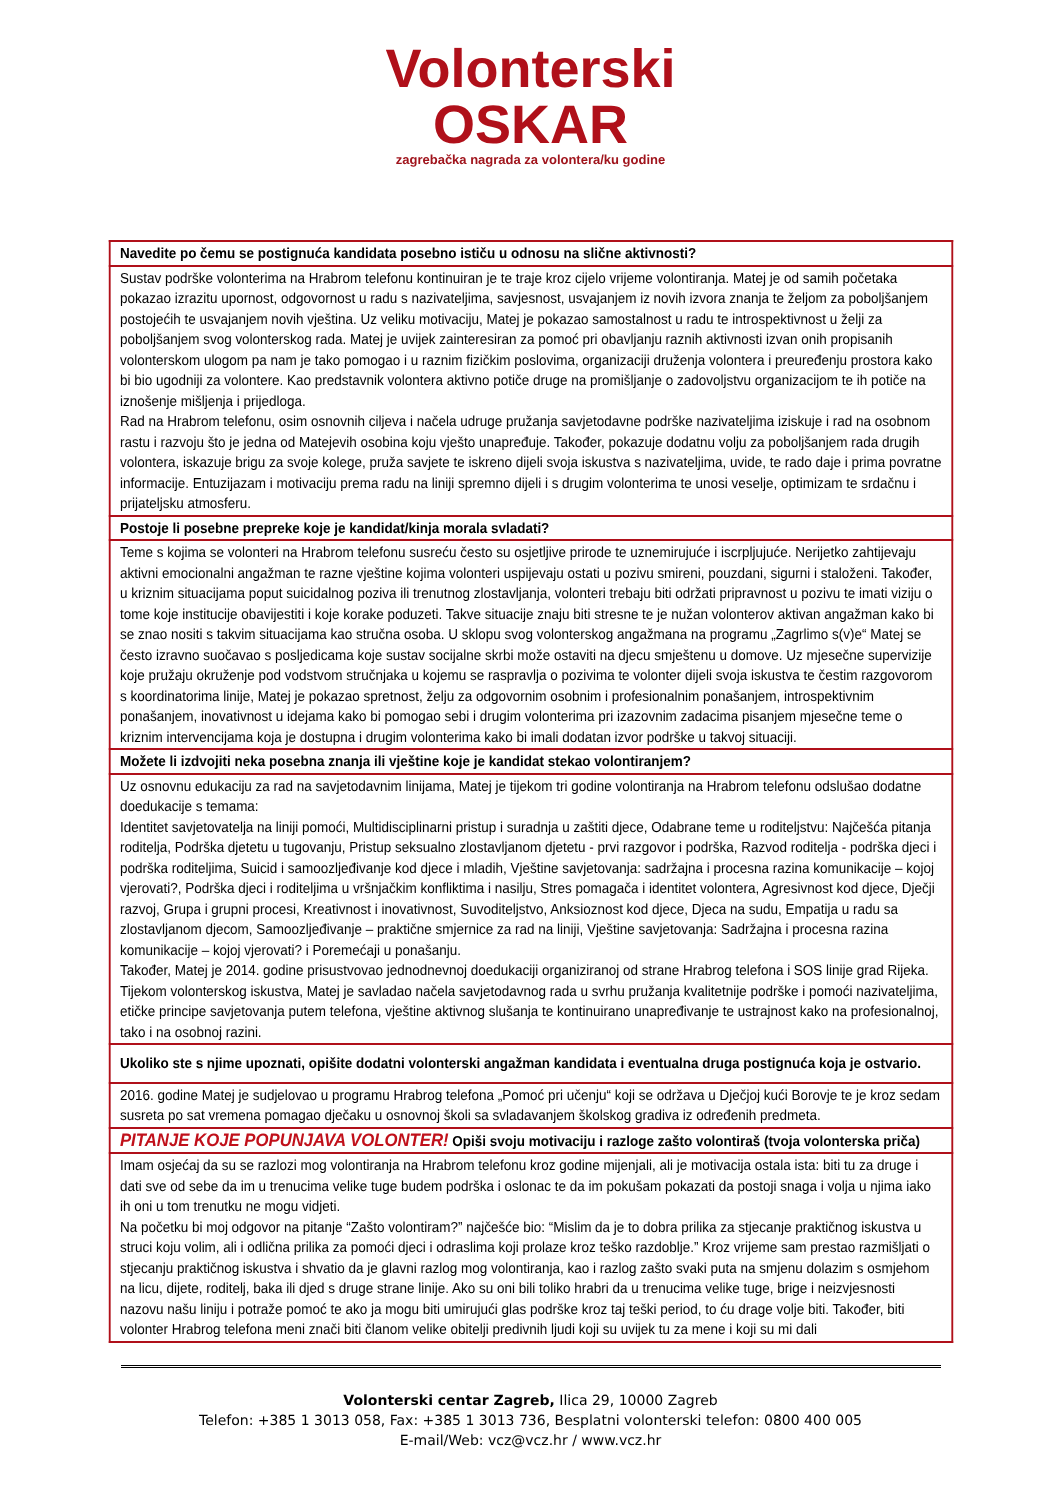Volonterski
OSKAR
zagrebačka nagrada za volontera/ku godine
| Navedite po čemu se postignuća kandidata posebno ističu u odnosu na slične aktivnosti? |
| Sustav podrške volonterima na Hrabrom telefonu kontinuiran je te traje kroz cijelo vrijeme volontiranja. Matej je od samih početaka pokazao izrazitu upornost, odgovornost u radu s nazivateljima, savjesnost, usvajanjem iz novih izvora znanja te željom za poboljšanjem postojećih te usvajanjem novih vještina. Uz veliku motivaciju, Matej je pokazao samostalnost u radu te introspektivnost u želji za poboljšanjem svog volonterskog rada. Matej je uvijek zainteresiran za pomoć pri obavljanju raznih aktivnosti izvan onih propisanih volonterskom ulogom pa nam je tako pomogao i u raznim fizičkim poslovima, organizaciji druženja volontera i preuređenju prostora kako bi bio ugodniji za volontere. Kao predstavnik volontera aktivno potiče druge na promišljanje o zadovoljstvu organizacijom te ih potiče na iznošenje mišljenja i prijedloga. Rad na Hrabrom telefonu, osim osnovnih ciljeva i načela udruge pružanja savjetodavne podrške nazivateljima iziskuje i rad na osobnom rastu i razvoju što je jedna od Matejevih osobina koju vješto unapređuje. Također, pokazuje dodatnu volju za poboljšanjem rada drugih volontera, iskazuje brigu za svoje kolege, pruža savjete te iskreno dijeli svoja iskustva s nazivateljima, uvide, te rado daje i prima povratne informacije. Entuzijazam i motivaciju prema radu na liniji spremno dijeli i s drugim volonterima te unosi veselje, optimizam te srdačnu i prijateljsku atmosferu. |
| Postoje li posebne prepreke koje je kandidat/kinja morala svladati? |
| Teme s kojima se volonteri na Hrabrom telefonu susreću često su osjetljive prirode te uznemirujuće i iscrpljujuće. Nerijetko zahtijevaju aktivni emocionalni angažman te razne vještine kojima volonteri uspijevaju ostati u pozivu smireni, pouzdani, sigurni i staloženi. Također, u kriznim situacijama poput suicidalnog poziva ili trenutnog zlostavljanja, volonteri trebaju biti održati pripravnost u pozivu te imati viziju o tome koje institucije obavijestiti i koje korake poduzeti. Takve situacije znaju biti stresne te je nužan volonterov aktivan angažman kako bi se znao nositi s takvim situacijama kao stručna osoba. U sklopu svog volonterskog angažmana na programu „Zagrlimo s(v)e“ Matej se često izravno suočavao s posljedicama koje sustav socijalne skrbi može ostaviti na djecu smještenu u domove. Uz mjesečne supervizije koje pružaju okruženje pod vodstvom stručnjaka u kojemu se raspravlja o pozivima te volonter dijeli svoja iskustva te čestim razgovorom s koordinatorima linije, Matej je pokazao spretnost, želju za odgovornim osobnim i profesionalnim ponašanjem, introspektivnim ponašanjem, inovativnost u idejama kako bi pomogao sebi i drugim volonterima pri izazovnim zadacima pisanjem mjesečne teme o kriznim intervencijama koja je dostupna i drugim volonterima kako bi imali dodatan izvor podrške u takvoj situaciji. |
| Možete li izdvojiti neka posebna znanja ili vještine koje je kandidat stekao volontiranjem? |
| Uz osnovnu edukaciju za rad na savjetodavnim linijama, Matej je tijekom tri godine volontiranja na Hrabrom telefonu odslušao dodatne doedukacije s temama: Identitet savjetovatelja na liniji pomoći, Multidisciplinarni pristup i suradnja u zaštiti djece, Odabrane teme u roditeljstvu: Najčešća pitanja roditelja, Podrška djetetu u tugovanju, Pristup seksualno zlostavljanom djetetu - prvi razgovor i podrška, Razvod roditelja - podrška djeci i podrška roditeljima, Suicid i samoozljeđivanje kod djece i mladih, Vještine savjetovanja: sadržajna i procesna razina komunikacije – kojoj vjerovati?, Podrška djeci i roditeljima u vršnjačkim konfliktima i nasilju, Stres pomagača i identitet volontera, Agresivnost kod djece, Dječji razvoj, Grupa i grupni procesi, Kreativnost i inovativnost, Suvoditeljstvo, Anksioznost kod djece, Djeca na sudu, Empatija u radu sa zlostavljanom djecom, Samoozljeđivanje – praktične smjernice za rad na liniji, Vještine savjetovanja: Sadržajna i procesna razina komunikacije – kojoj vjerovati? i Poremećaji u ponašanju. Također, Matej je 2014. godine prisustvovao jednodnevnoj doedukaciji organiziranoj od strane Hrabrog telefona i SOS linije grad Rijeka. Tijekom volonterskog iskustva, Matej je savladao načela savjetodavnog rada u svrhu pružanja kvalitetnije podrške i pomoći nazivateljima, etičke principe savjetovanja putem telefona, vještine aktivnog slušanja te kontinuirano unapređivanje te ustrajnost kako na profesionalnoj, tako i na osobnoj razini. |
| Ukoliko ste s njime upoznati, opišite dodatni volonterski angažman kandidata i eventualna druga postignuća koja je ostvario. |
| 2016. godine Matej je sudjelovao u programu Hrabrog telefona „Pomoć pri učenju“ koji se održava u Dječjoj kući Borovje te je kroz sedam susreta po sat vremena pomagao dječaku u osnovnoj školi sa svladavanjem školskog gradiva iz određenih predmeta. |
| PITANJE KOJE POPUNJAVA VOLONTER! Opiši svoju motivaciju i razloge zašto volontiraš (tvoja volonterska priča) |
| Imam osjećaj da su se razlozi mog volontiranja na Hrabrom telefonu kroz godine mijenjali, ali je motivacija ostala ista: biti tu za druge i dati sve od sebe da im u trenucima velike tuge budem podrška i oslonac te da im pokušam pokazati da postoji snaga i volja u njima iako ih oni u tom trenutku ne mogu vidjeti. Na početku bi moj odgovor na pitanje “Zašto volontiram?” najčešće bio: “Mislim da je to dobra prilika za stjecanje praktičnog iskustva u struci koju volim, ali i odlična prilika za pomoći djeci i odraslima koji prolaze kroz teško razdoblje.” Kroz vrijeme sam prestao razmišljati o stjecanju praktičnog iskustva i shvatio da je glavni razlog mog volontiranja, kao i razlog zašto svaki puta na smjenu dolazim s osmjehom na licu, dijete, roditelj, baka ili djed s druge strane linije. Ako su oni bili toliko hrabri da u trenucima velike tuge, brige i neizvjesnosti nazovu našu liniju i potraže pomoć te ako ja mogu biti umirujući glas podrške kroz taj teški period, to ću drage volje biti. Također, biti volonter Hrabrog telefona meni znači biti članom velike obitelji predivnih ljudi koji su uvijek tu za mene i koji su mi dali |
Volonterski centar Zagreb, Ilica 29, 10000 Zagreb
Telefon: +385 1 3013 058, Fax: +385 1 3013 736, Besplatni volonterski telefon: 0800 400 005
E-mail/Web: vcz@vcz.hr / www.vcz.hr